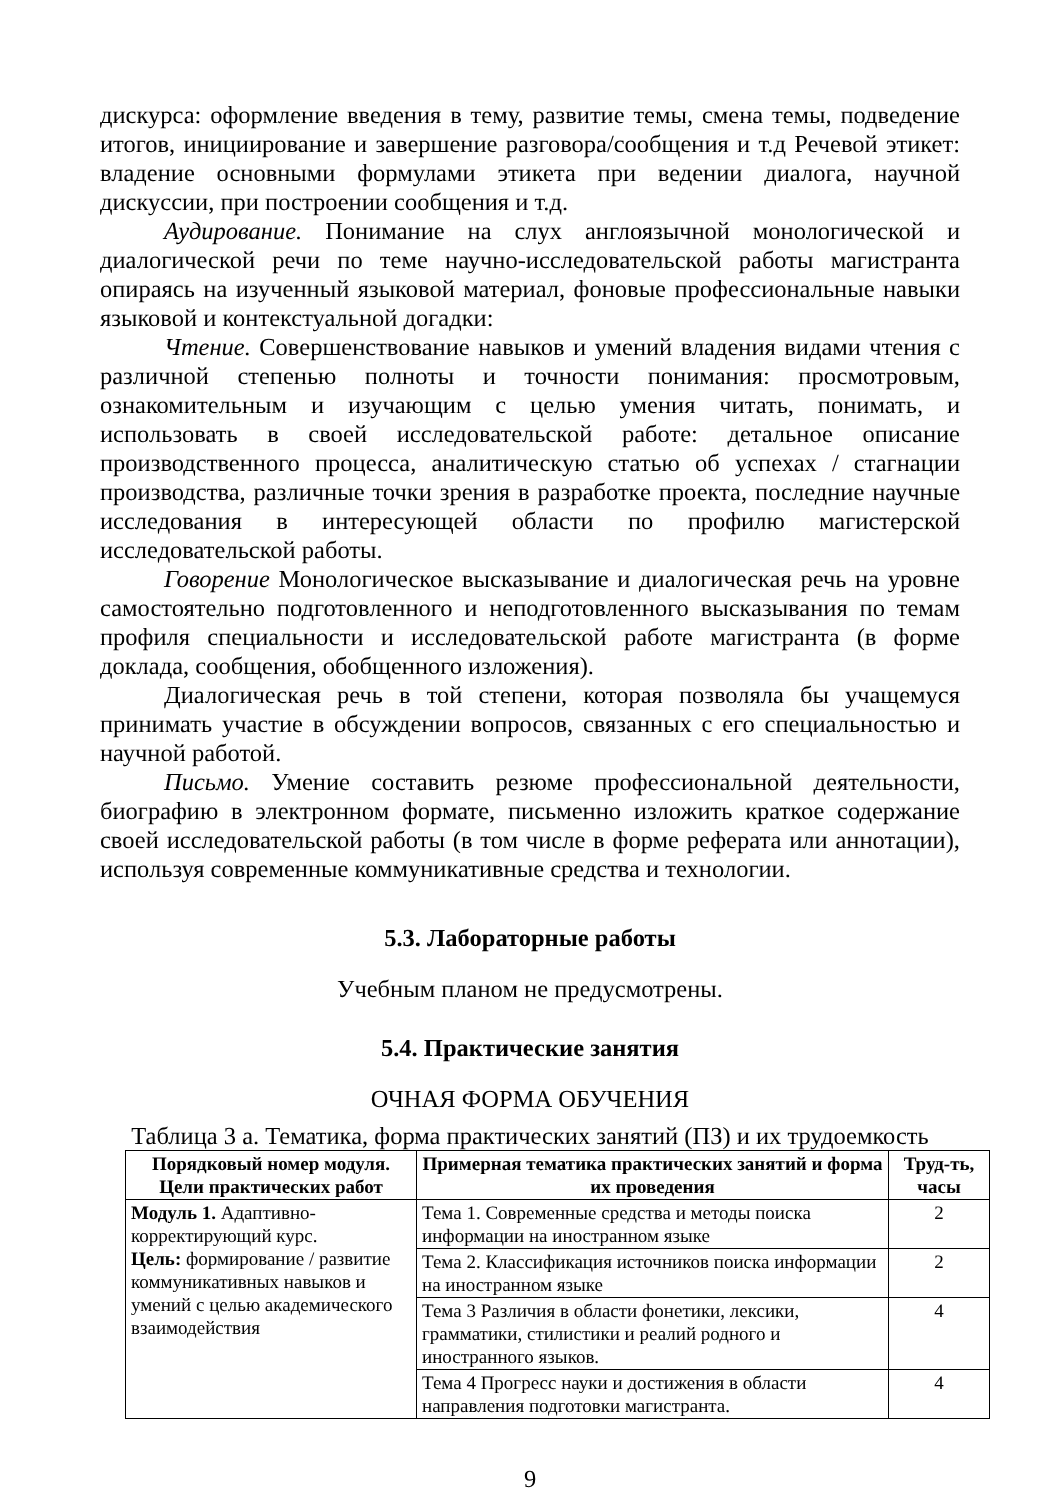дискурса: оформление введения в тему, развитие темы, смена темы, подведение итогов, инициирование и завершение разговора/сообщения и т.д Речевой этикет: владение основными формулами этикета при ведении диалога, научной дискуссии, при построении сообщения и т.д.
Аудирование. Понимание на слух англоязычной монологической и диалогической речи по теме научно-исследовательской работы магистранта опираясь на изученный языковой материал, фоновые профессиональные навыки языковой и контекстуальной догадки:
Чтение. Совершенствование навыков и умений владения видами чтения с различной степенью полноты и точности понимания: просмотровым, ознакомительным и изучающим с целью умения читать, понимать, и использовать в своей исследовательской работе: детальное описание производственного процесса, аналитическую статью об успехах / стагнации производства, различные точки зрения в разработке проекта, последние научные исследования в интересующей области по профилю магистерской исследовательской работы.
Говорение Монологическое высказывание и диалогическая речь на уровне самостоятельно подготовленного и неподготовленного высказывания по темам профиля специальности и исследовательской работе магистранта (в форме доклада, сообщения, обобщенного изложения).
Диалогическая речь в той степени, которая позволяла бы учащемуся принимать участие в обсуждении вопросов, связанных с его специальностью и научной работой.
Письмо. Умение составить резюме профессиональной деятельности, биографию в электронном формате, письменно изложить краткое содержание своей исследовательской работы (в том числе в форме реферата или аннотации), используя современные коммуникативные средства и технологии.
5.3. Лабораторные работы
Учебным планом не предусмотрены.
5.4. Практические занятия
ОЧНАЯ ФОРМА ОБУЧЕНИЯ
Таблица 3 а. Тематика, форма практических занятий (ПЗ) и их трудоемкость
| Порядковый номер модуля. Цели практических работ | Примерная тематика практических занятий и форма их проведения | Труд-ть, часы |
| --- | --- | --- |
| Модуль 1. Адаптивно-корректирующий курс. Цель: формирование / развитие коммуникативных навыков и умений с целью академического взаимодействия | Тема 1. Современные средства и методы поиска информации на иностранном языке | 2 |
| | Тема 2. Классификация источников поиска информации на иностранном языке | 2 |
| | Тема 3 Различия в области фонетики, лексики, грамматики, стилистики и реалий родного и иностранного языков. | 4 |
| | Тема 4 Прогресс науки и достижения в области направления подготовки магистранта. | 4 |
9